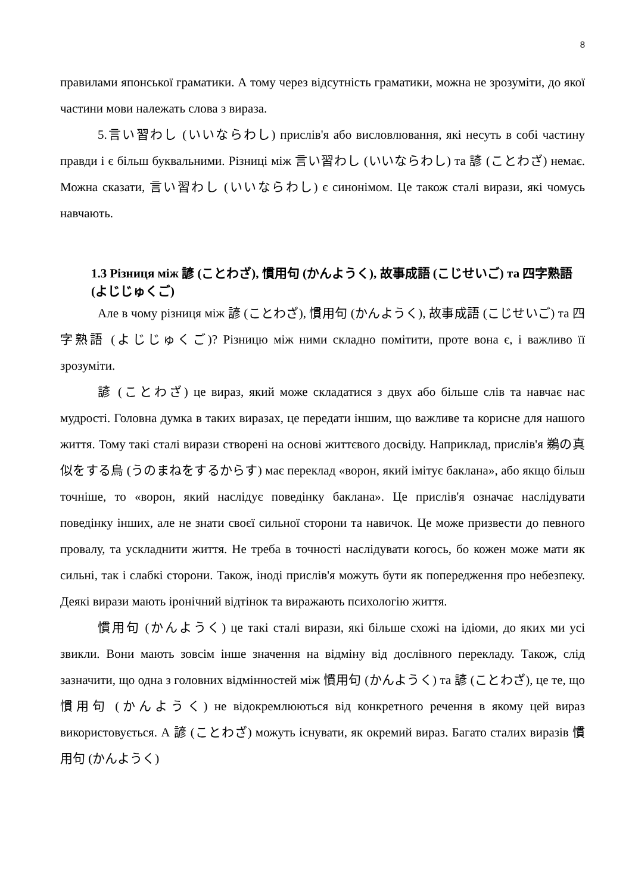8
правилами японської граматики. А тому через відсутність граматики, можна не зрозуміти, до якої частини мови належать слова з вираза.
5.言い習わし (いいならわし) прислів'я або висловлювання, які несуть в собі частину правди і є більш буквальними. Різниці між 言い習わし (いいならわし) та 諺 (ことわざ) немає. Можна сказати, 言い習わし (いいならわし) є синонімом. Це також сталі вирази, які чомусь навчають.
1.3 Різниця між 諺 (ことわざ), 慣用句 (かんようく), 故事成語 (こじせいご) та 四字熟語 (よじじゅくご)
Але в чому різниця між 諺 (ことわざ), 慣用句 (かんようく), 故事成語 (こじせいご) та 四字熟語 (よじじゅくご)? Різницю між ними складно помітити, проте вона є, і важливо її зрозуміти.
諺 (ことわざ) це вираз, який може складатися з двух або більше слів та навчає нас мудрості. Головна думка в таких виразах, це передати іншим, що важливе та корисне для нашого життя. Тому такі сталі вирази створені на основі життєвого досвіду. Наприклад, прислів'я 鵜の真似をする烏 (うのまねをするからす) має переклад «ворон, який імітує баклана», або якщо більш точніше, то «ворон, який наслідує поведінку баклана». Це прислів'я означає наслідувати поведінку інших, але не знати своєї сильної сторони та навичок. Це може призвести до певного провалу, та ускладнити життя. Не треба в точності наслідувати когось, бо кожен може мати як сильні, так і слабкі сторони. Також, іноді прислів'я можуть бути як попередження про небезпеку. Деякі вирази мають іронічний відтінок та виражають психологію життя.
慣用句 (かんようく) це такі сталі вирази, які більше схожі на ідіоми, до яких ми усі звикли. Вони мають зовсім інше значення на відміну від дослівного перекладу. Також, слід зазначити, що одна з головних відмінностей між 慣用句 (かんようく) та 諺 (ことわざ), це те, що 慣用句 (かんようく) не відокремлюються від конкретного речення в якому цей вираз використовується. А 諺 (ことわざ) можуть існувати, як окремий вираз. Багато сталих виразів 慣用句 (かんようく)